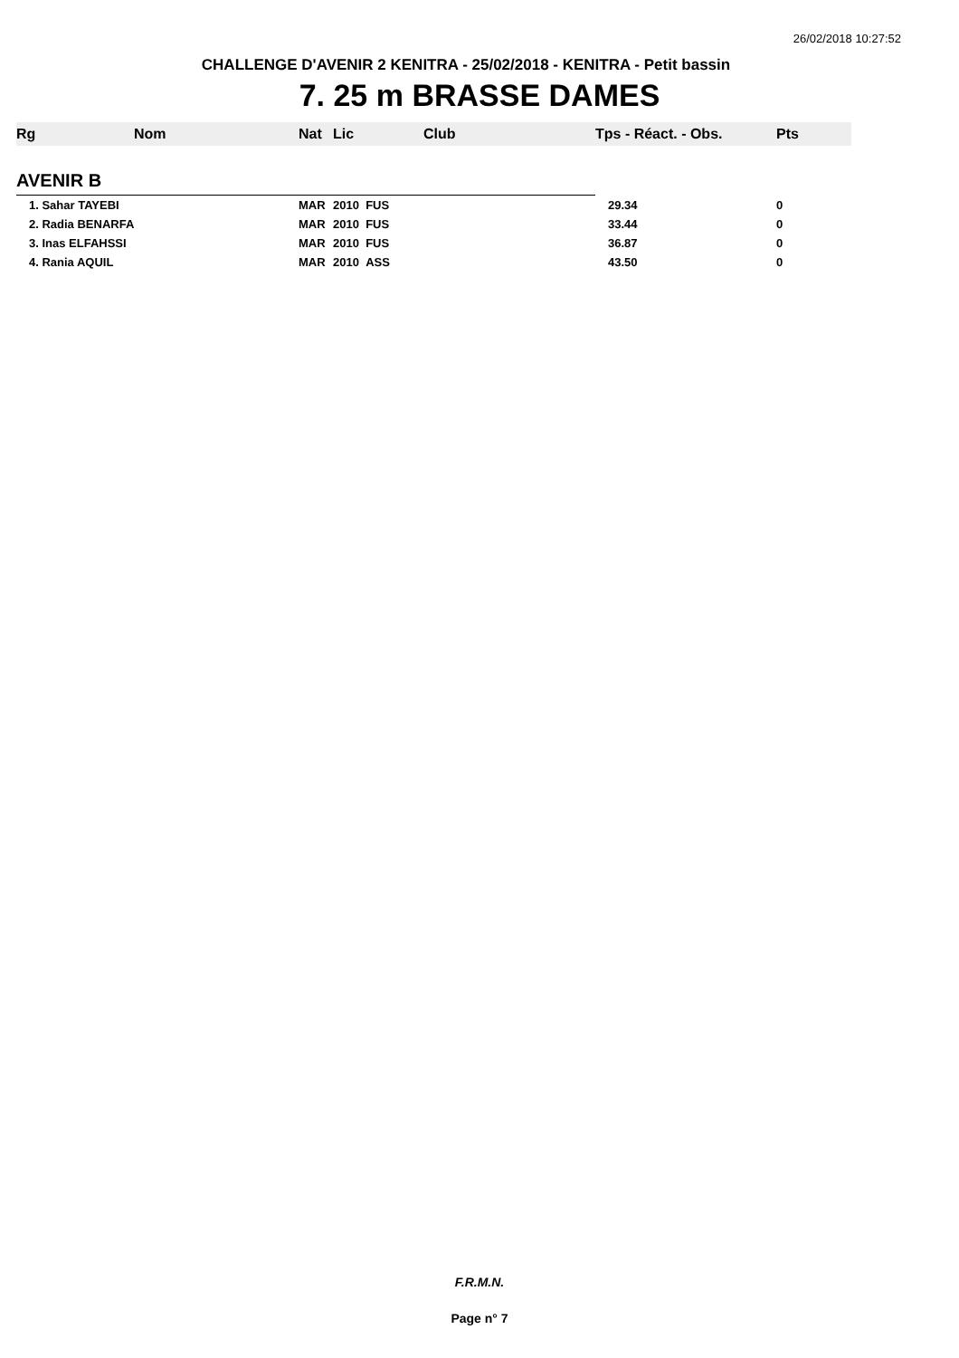26/02/2018 10:27:52
CHALLENGE D'AVENIR 2 KENITRA - 25/02/2018 - KENITRA - Petit bassin
7. 25 m BRASSE DAMES
| Rg | Nom | Nat | Lic | Club | Tps - Réact. - Obs. | Pts |
| --- | --- | --- | --- | --- | --- | --- |
| AVENIR B | | | | | | |
| 1. Sahar TAYEBI | | MAR | 2010 FUS | | 29.34 | 0 |
| 2. Radia BENARFA | | MAR | 2010 FUS | | 33.44 | 0 |
| 3. Inas ELFAHSSI | | MAR | 2010 FUS | | 36.87 | 0 |
| 4. Rania AQUIL | | MAR | 2010 ASS | | 43.50 | 0 |
F.R.M.N.
Page n° 7